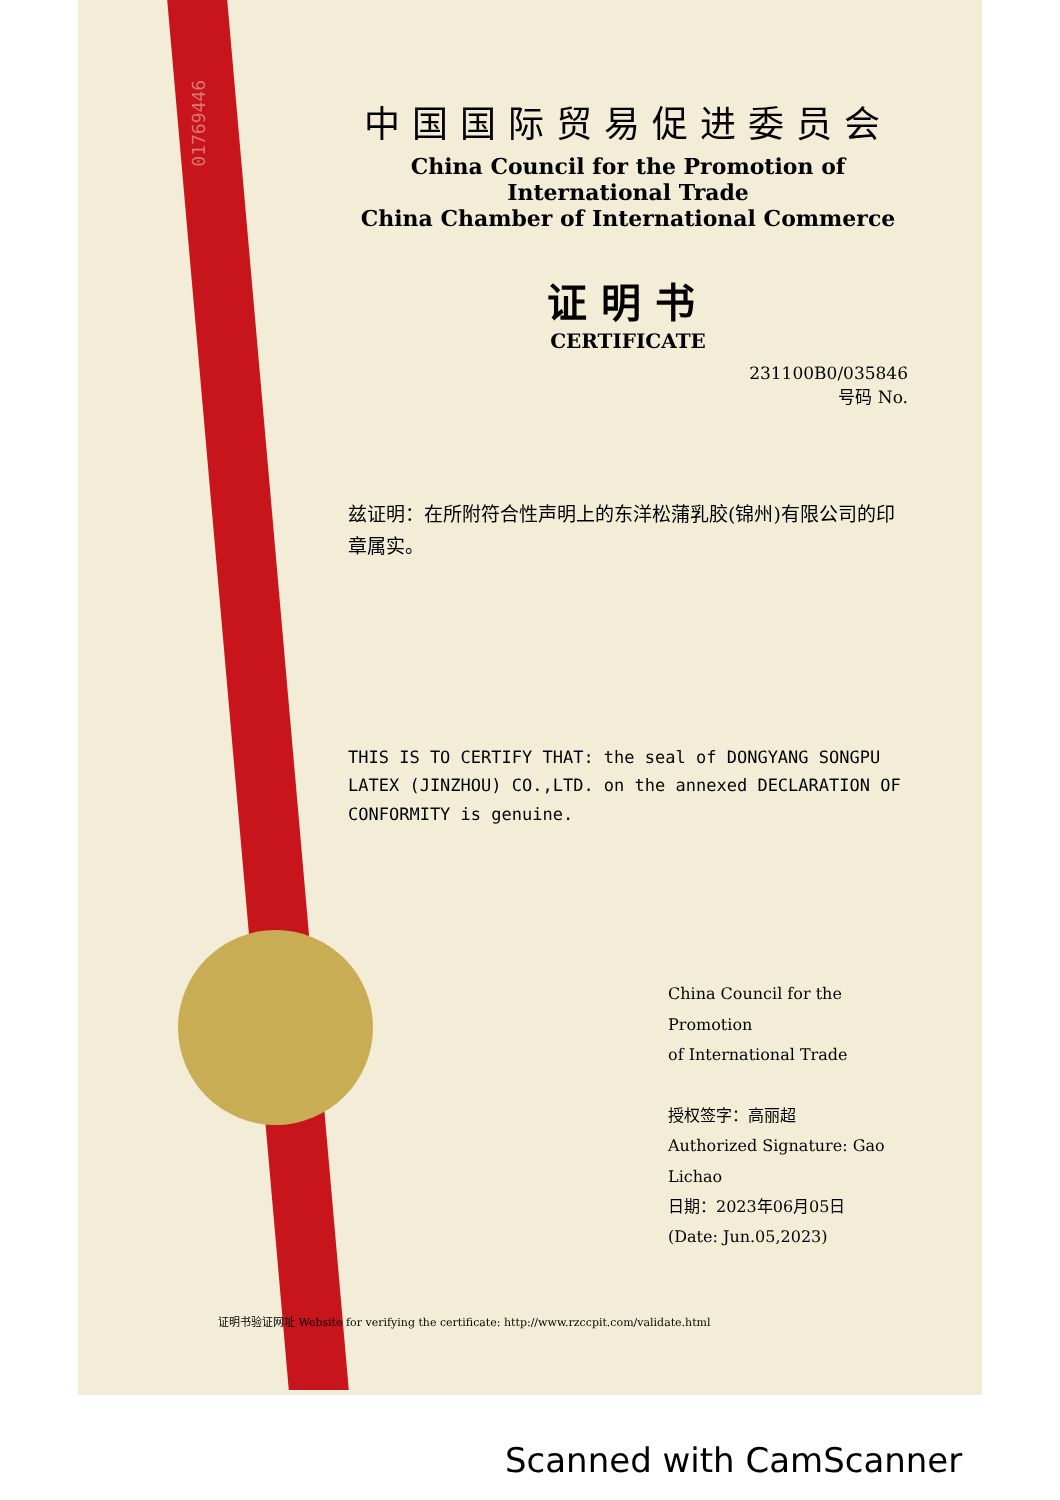01769446
中国国际贸易促进委员会
China Council for the Promotion of International Trade
China Chamber of International Commerce
证明书
CERTIFICATE
231100B0/035846
号码 No.
兹证明：在所附符合性声明上的东洋松蒲乳胶(锦州)有限公司的印章属实。
THIS IS TO CERTIFY THAT: the seal of DONGYANG SONGPU LATEX (JINZHOU) CO.,LTD. on the annexed DECLARATION OF CONFORMITY is genuine.
China Council for the Promotion
of International Trade
授权签字：高丽超
Authorized Signature: Gao Lichao
日期：2023年06月05日
(Date: Jun.05,2023)
证明书验证网址 Website for verifying the certificate: http://www.rzccpit.com/validate.html
Scanned with CamScanner